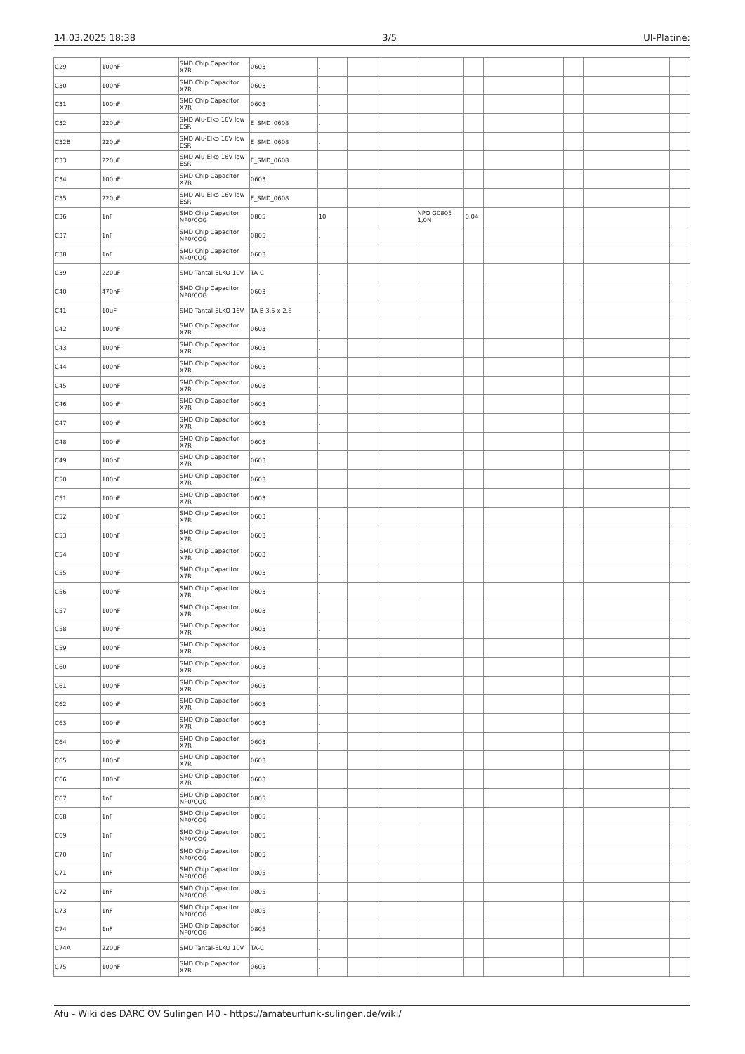14.03.2025 18:38 3/5 UI-Platine:
| C29 | 100nF | SMD Chip Capacitor X7R | 0603 | . | | | | | | | | |
| C30 | 100nF | SMD Chip Capacitor X7R | 0603 | . | | | | | | | | |
| C31 | 100nF | SMD Chip Capacitor X7R | 0603 | . | | | | | | | | |
| C32 | 220uF | SMD Alu-Elko 16V low ESR | E_SMD_0608 | . | | | | | | | | |
| C32B | 220uF | SMD Alu-Elko 16V low ESR | E_SMD_0608 | . | | | | | | | | |
| C33 | 220uF | SMD Alu-Elko 16V low ESR | E_SMD_0608 | . | | | | | | | | |
| C34 | 100nF | SMD Chip Capacitor X7R | 0603 | . | | | | | | | | |
| C35 | 220uF | SMD Alu-Elko 16V low ESR | E_SMD_0608 | . | | | | | | | | |
| C36 | 1nF | SMD Chip Capacitor NP0/COG | 0805 | 10 | | | NPO G0805 1,0N | 0,04 | | | | |
| C37 | 1nF | SMD Chip Capacitor NP0/COG | 0805 | . | | | | | | | | |
| C38 | 1nF | SMD Chip Capacitor NP0/COG | 0603 | . | | | | | | | | |
| C39 | 220uF | SMD Tantal-ELKO 10V | TA-C | . | | | | | | | | |
| C40 | 470nF | SMD Chip Capacitor NP0/COG | 0603 | . | | | | | | | | |
| C41 | 10uF | SMD Tantal-ELKO 16V | TA-B 3,5 x 2,8 | . | | | | | | | | |
| C42 | 100nF | SMD Chip Capacitor X7R | 0603 | . | | | | | | | | |
| C43 | 100nF | SMD Chip Capacitor X7R | 0603 | . | | | | | | | | |
| C44 | 100nF | SMD Chip Capacitor X7R | 0603 | . | | | | | | | | |
| C45 | 100nF | SMD Chip Capacitor X7R | 0603 | . | | | | | | | | |
| C46 | 100nF | SMD Chip Capacitor X7R | 0603 | . | | | | | | | | |
| C47 | 100nF | SMD Chip Capacitor X7R | 0603 | . | | | | | | | | |
| C48 | 100nF | SMD Chip Capacitor X7R | 0603 | . | | | | | | | | |
| C49 | 100nF | SMD Chip Capacitor X7R | 0603 | . | | | | | | | | |
| C50 | 100nF | SMD Chip Capacitor X7R | 0603 | . | | | | | | | | |
| C51 | 100nF | SMD Chip Capacitor X7R | 0603 | . | | | | | | | | |
| C52 | 100nF | SMD Chip Capacitor X7R | 0603 | . | | | | | | | | |
| C53 | 100nF | SMD Chip Capacitor X7R | 0603 | . | | | | | | | | |
| C54 | 100nF | SMD Chip Capacitor X7R | 0603 | . | | | | | | | | |
| C55 | 100nF | SMD Chip Capacitor X7R | 0603 | . | | | | | | | | |
| C56 | 100nF | SMD Chip Capacitor X7R | 0603 | . | | | | | | | | |
| C57 | 100nF | SMD Chip Capacitor X7R | 0603 | . | | | | | | | | |
| C58 | 100nF | SMD Chip Capacitor X7R | 0603 | . | | | | | | | | |
| C59 | 100nF | SMD Chip Capacitor X7R | 0603 | . | | | | | | | | |
| C60 | 100nF | SMD Chip Capacitor X7R | 0603 | . | | | | | | | | |
| C61 | 100nF | SMD Chip Capacitor X7R | 0603 | . | | | | | | | | |
| C62 | 100nF | SMD Chip Capacitor X7R | 0603 | . | | | | | | | | |
| C63 | 100nF | SMD Chip Capacitor X7R | 0603 | . | | | | | | | | |
| C64 | 100nF | SMD Chip Capacitor X7R | 0603 | . | | | | | | | | |
| C65 | 100nF | SMD Chip Capacitor X7R | 0603 | . | | | | | | | | |
| C66 | 100nF | SMD Chip Capacitor X7R | 0603 | . | | | | | | | | |
| C67 | 1nF | SMD Chip Capacitor NP0/COG | 0805 | . | | | | | | | | |
| C68 | 1nF | SMD Chip Capacitor NP0/COG | 0805 | . | | | | | | | | |
| C69 | 1nF | SMD Chip Capacitor NP0/COG | 0805 | . | | | | | | | | |
| C70 | 1nF | SMD Chip Capacitor NP0/COG | 0805 | . | | | | | | | | |
| C71 | 1nF | SMD Chip Capacitor NP0/COG | 0805 | . | | | | | | | | |
| C72 | 1nF | SMD Chip Capacitor NP0/COG | 0805 | . | | | | | | | | |
| C73 | 1nF | SMD Chip Capacitor NP0/COG | 0805 | . | | | | | | | | |
| C74 | 1nF | SMD Chip Capacitor NP0/COG | 0805 | . | | | | | | | | |
| C74A | 220uF | SMD Tantal-ELKO 10V | TA-C | . | | | | | | | | |
| C75 | 100nF | SMD Chip Capacitor X7R | 0603 | . | | | | | | | | |
Afu - Wiki des DARC OV Sulingen I40 - https://amateurfunk-sulingen.de/wiki/